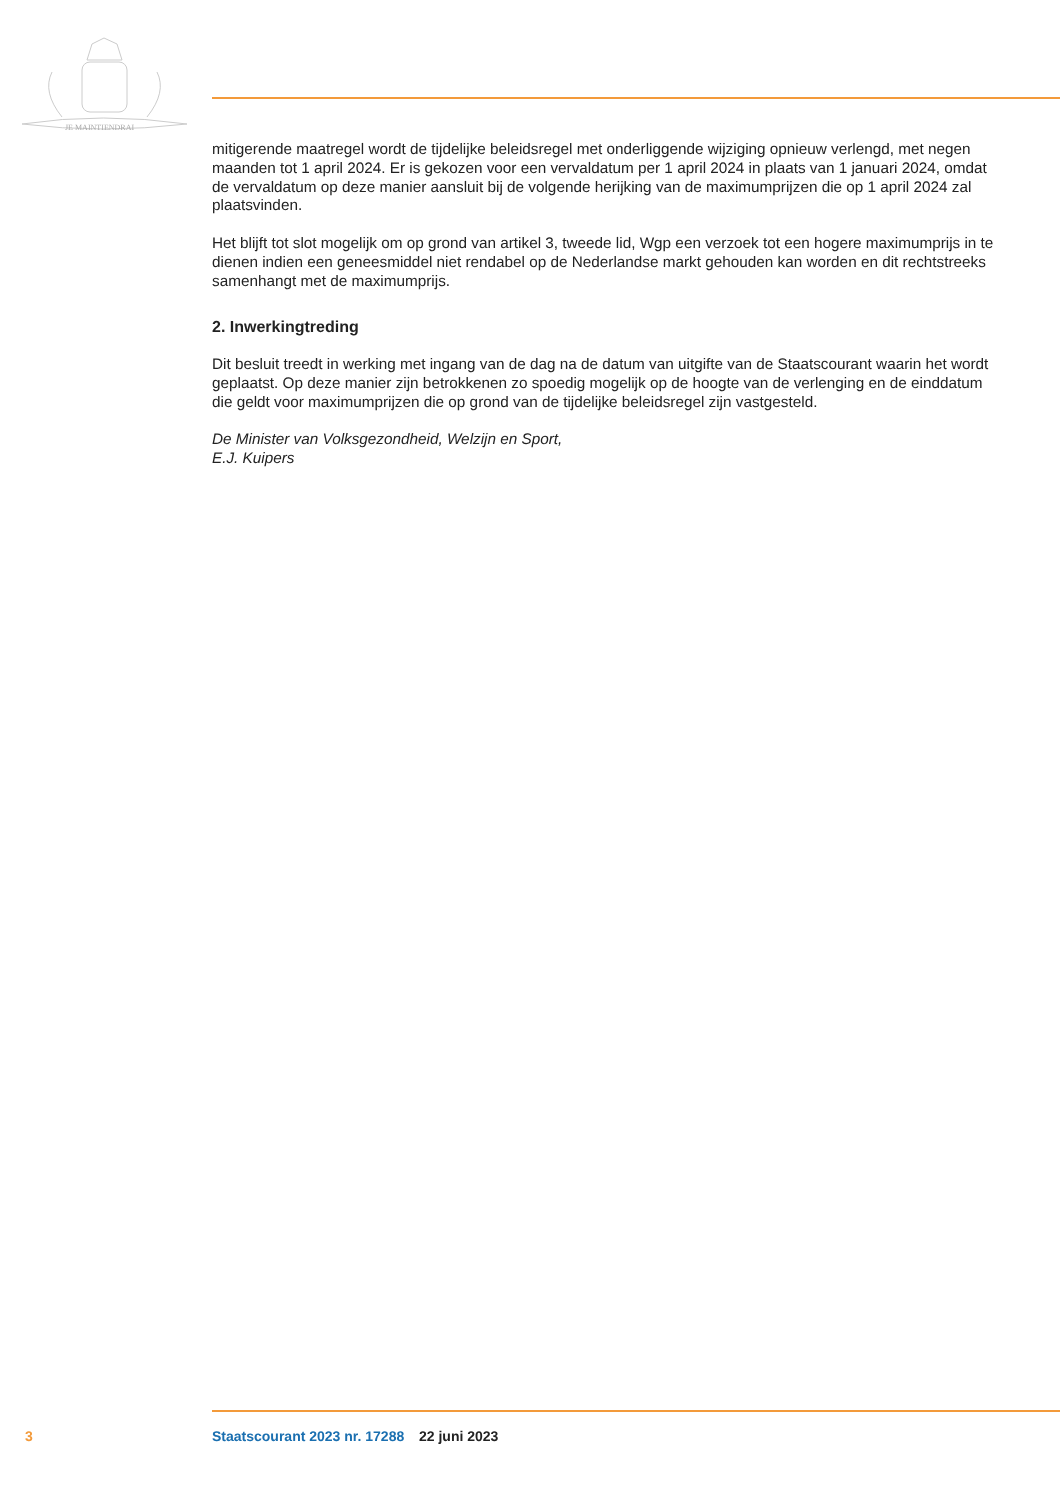JE MAINTIENDRAI
mitigerende maatregel wordt de tijdelijke beleidsregel met onderliggende wijziging opnieuw verlengd, met negen maanden tot 1 april 2024. Er is gekozen voor een vervaldatum per 1 april 2024 in plaats van 1 januari 2024, omdat de vervaldatum op deze manier aansluit bij de volgende herijking van de maximumprijzen die op 1 april 2024 zal plaatsvinden.
Het blijft tot slot mogelijk om op grond van artikel 3, tweede lid, Wgp een verzoek tot een hogere maximumprijs in te dienen indien een geneesmiddel niet rendabel op de Nederlandse markt gehouden kan worden en dit rechtstreeks samenhangt met de maximumprijs.
2. Inwerkingtreding
Dit besluit treedt in werking met ingang van de dag na de datum van uitgifte van de Staatscourant waarin het wordt geplaatst. Op deze manier zijn betrokkenen zo spoedig mogelijk op de hoogte van de verlenging en de einddatum die geldt voor maximumprijzen die op grond van de tijdelijke beleidsregel zijn vastgesteld.
De Minister van Volksgezondheid, Welzijn en Sport,
E.J. Kuipers
3 Staatscourant 2023 nr. 17288 22 juni 2023